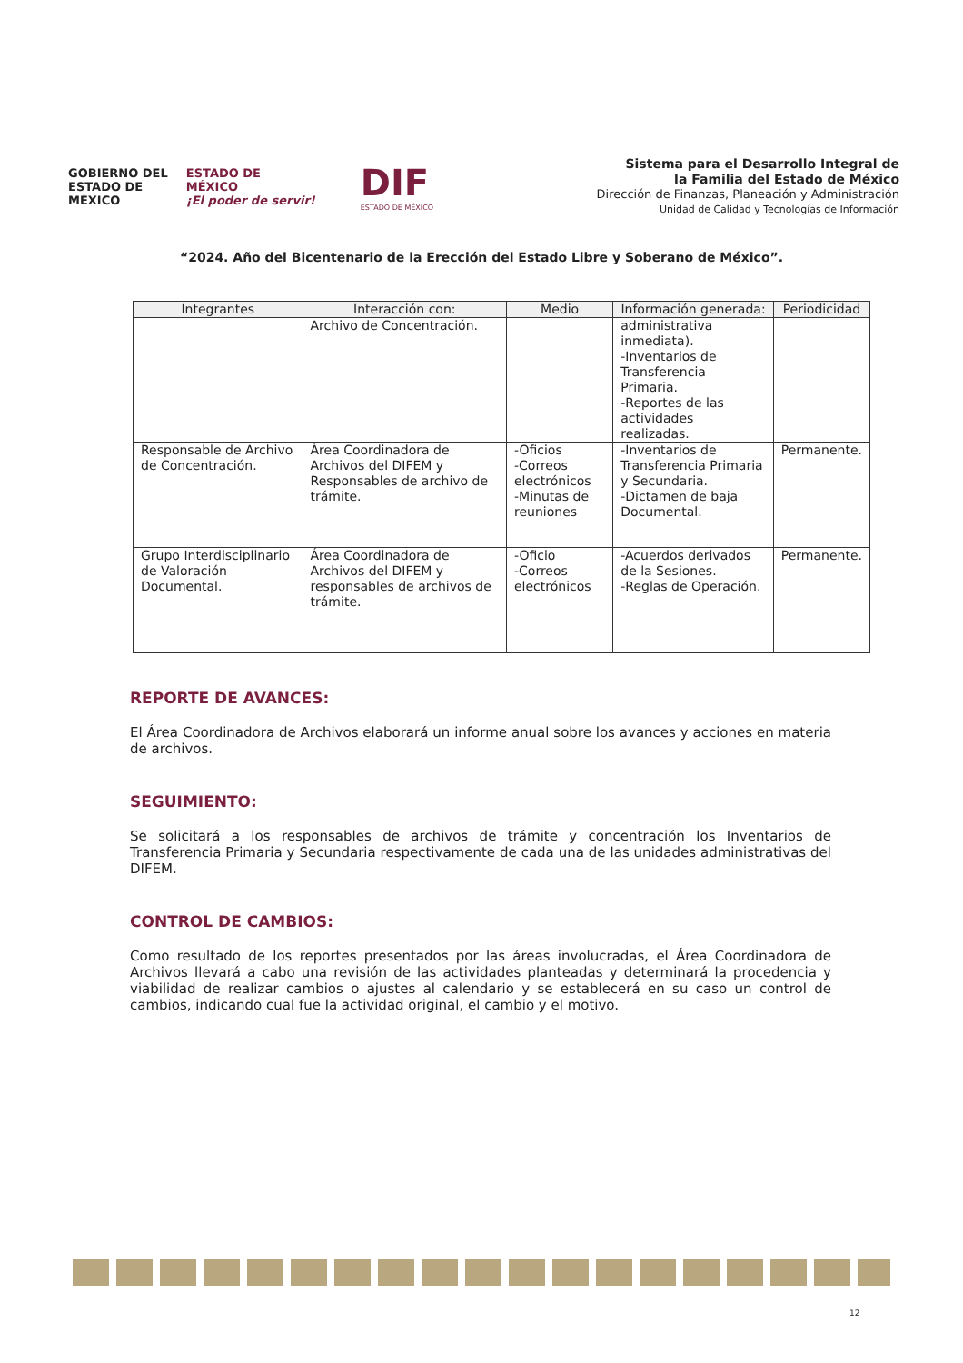GOBIERNO DEL
ESTADO DE
MÉXICO
ESTADO DE
MÉXICO
¡El poder de servir!
DIF
ESTADO DE MÉXICO
Sistema para el Desarrollo Integral de
la Familia del Estado de México
Dirección de Finanzas, Planeación y Administración
Unidad de Calidad y Tecnologías de Información
“2024. Año del Bicentenario de la Erección del Estado Libre y Soberano de México”.
| Integrantes | Interacción con: | Medio | Información generada: | Periodicidad |
| --- | --- | --- | --- | --- |
| | Archivo de Concentración. | | administrativa inmediata). -Inventarios de Transferencia Primaria. -Reportes de las actividades realizadas. | |
| Responsable de Archivo de Concentración. | Área Coordinadora de Archivos del DIFEM y Responsables de archivo de trámite. | -Oficios -Correos electrónicos -Minutas de reuniones | -Inventarios de Transferencia Primaria y Secundaria. -Dictamen de baja Documental. | Permanente. |
| Grupo Interdisciplinario de Valoración Documental. | Área Coordinadora de Archivos del DIFEM y responsables de archivos de trámite. | -Oficio -Correos electrónicos | -Acuerdos derivados de la Sesiones. -Reglas de Operación. | Permanente. |
REPORTE DE AVANCES:
El Área Coordinadora de Archivos elaborará un informe anual sobre los avances y acciones en materia de archivos.
SEGUIMIENTO:
Se solicitará a los responsables de archivos de trámite y concentración los Inventarios de Transferencia Primaria y Secundaria respectivamente de cada una de las unidades administrativas del DIFEM.
CONTROL DE CAMBIOS:
Como resultado de los reportes presentados por las áreas involucradas, el Área Coordinadora de Archivos llevará a cabo una revisión de las actividades planteadas y determinará la procedencia y viabilidad de realizar cambios o ajustes al calendario y se establecerá en su caso un control de cambios, indicando cual fue la actividad original, el cambio y el motivo.
12